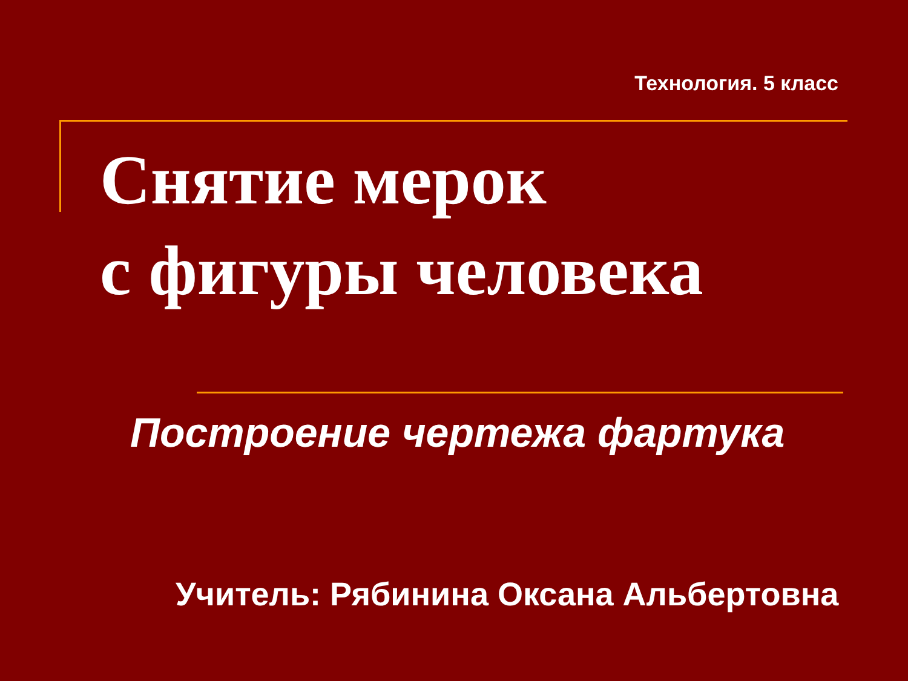Технология. 5 класс
Снятие мерок
с фигуры человека
Построение чертежа фартука
Учитель: Рябинина Оксана Альбертовна